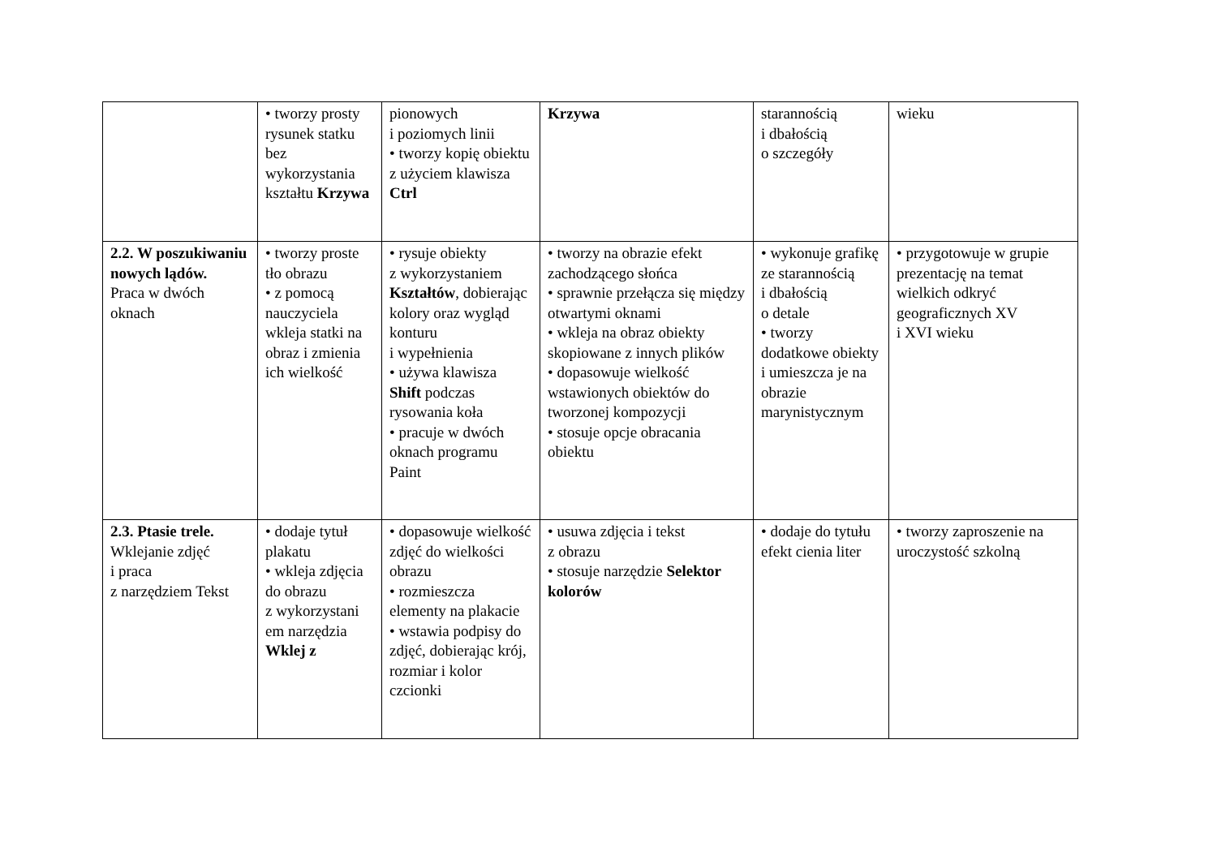| | • tworzy prosty rysunek statku bez wykorzystania kształtu Krzywa | pionowych i poziomych linii • tworzy kopię obiektu z użyciem klawisza Ctrl | Krzywa | starannością i dbałością o szczegóły | wieku |
| 2.2. W poszukiwaniu nowych lądów. Praca w dwóch oknach | • tworzy proste tło obrazu • z pomocą nauczyciela wkleja statki na obraz i zmienia ich wielkość | • rysuje obiekty z wykorzystaniem Kształtów , dobierając kolory oraz wygląd konturu i wypełnienia • używa klawisza Shift podczas rysowania koła • pracuje w dwóch oknach programu Paint | • tworzy na obrazie efekt zachodzącego słońca • sprawnie przełącza się między otwartymi oknami • wkleja na obraz obiekty skopiowane z innych plików • dopasowuje wielkość wstawionych obiektów do tworzonej kompozycji • stosuje opcje obracania obiektu | • wykonuje grafikę ze starannością i dbałością o detale • tworzy dodatkowe obiekty i umieszcza je na obrazie marynistycznym | • przygotowuje w grupie prezentację na temat wielkich odkryć geograficznych XV i XVI wieku |
| 2.3. Ptasie trele. Wklejanie zdjęć i praca z narzędziem Tekst | • dodaje tytuł plakatu • wkleja zdjęcia do obrazu z wykorzystani em narzędzia Wklej z | • dopasowuje wielkość zdjęć do wielkości obrazu • rozmieszcza elementy na plakacie • wstawia podpisy do zdjęć, dobierając krój, rozmiar i kolor czcionki | • usuwa zdjęcia i tekst z obrazu • stosuje narzędzie Selektor kolorów | • dodaje do tytułu efekt cienia liter | • tworzy zaproszenie na uroczystość szkolną |